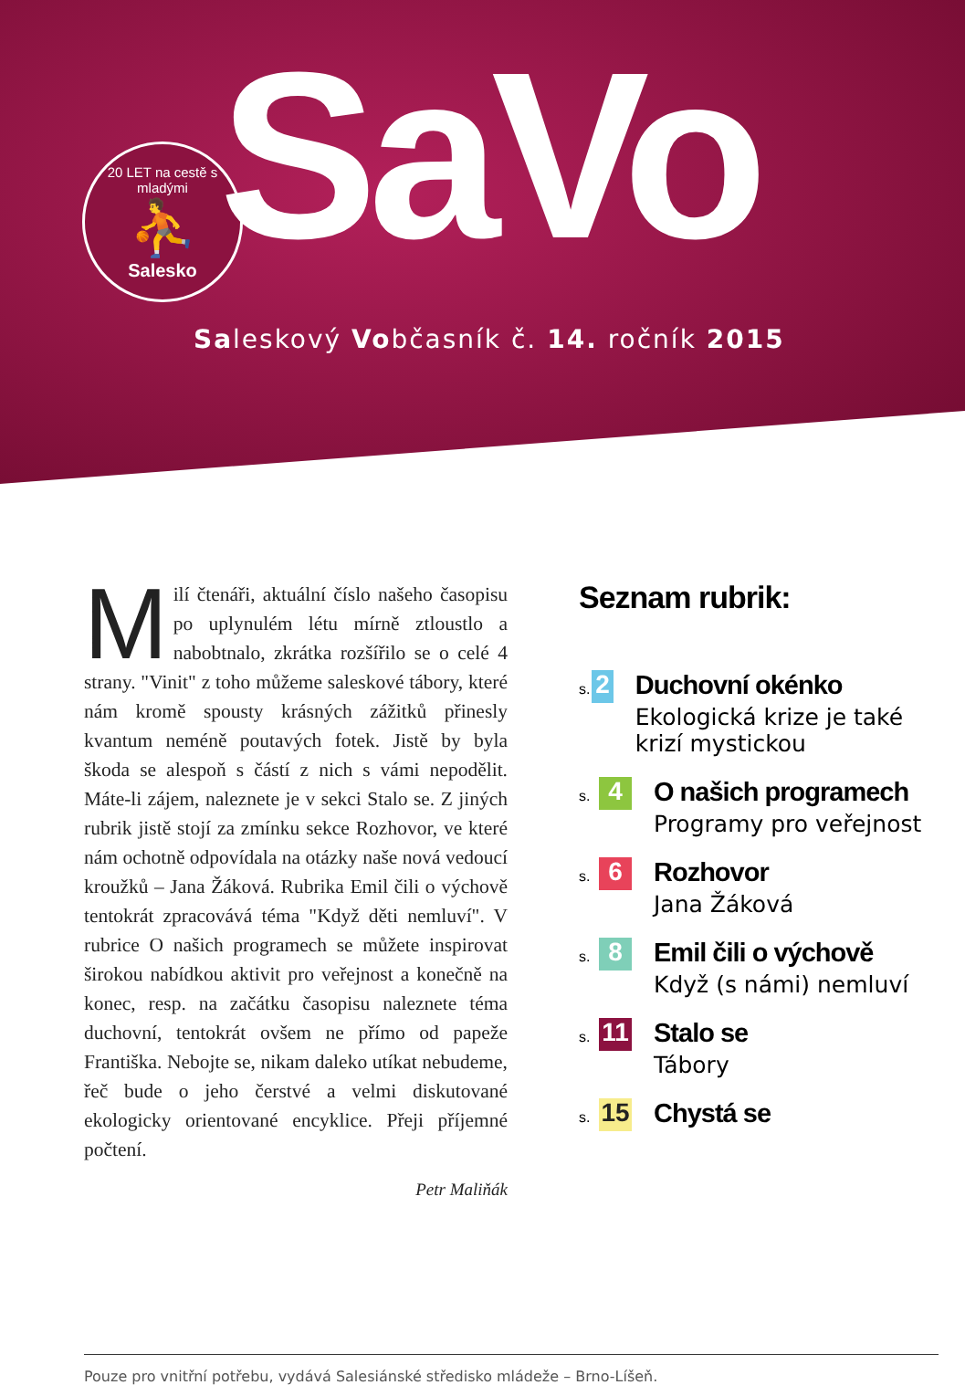20 LET na cestě s mladými
⛹
Salesko
SaVo
Saleskový Vobčasník č. 14. ročník 2015
Milí čtenáři, aktuální číslo našeho časopisu po uplynulém létu mírně ztloustlo a nabobtnalo, zkrátka rozšířilo se o celé 4 strany. "Vinit" z toho můžeme saleskové tábory, které nám kromě spousty krásných zážitků přinesly kvantum neméně poutavých fotek. Jistě by byla škoda se alespoň s částí z nich s vámi nepodělit. Máte-li zájem, naleznete je v sekci Stalo se. Z jiných rubrik jistě stojí za zmínku sekce Rozhovor, ve které nám ochotně odpovídala na otázky naše nová vedoucí kroužků – Jana Žáková. Rubrika Emil čili o výchově tentokrát zpracovává téma "Když děti nemluví". V rubrice O našich programech se můžete inspirovat širokou nabídkou aktivit pro veřejnost a konečně na konec, resp. na začátku časopisu naleznete téma duchovní, tentokrát ovšem ne přímo od papeže Františka. Nebojte se, nikam daleko utíkat nebudeme, řeč bude o jeho čerstvé a velmi diskutované ekologicky orientované encyklice. Přeji příjemné počtení.
Petr Maliňák
Seznam rubrik:
s. 2
Duchovní okénko
Ekologická krize je také krizí mystickou
s. 4
O našich programech
Programy pro veřejnost
s. 6
Rozhovor
Jana Žáková
s. 8
Emil čili o výchově
Když (s námi) nemluví
s. 11
Stalo se
Tábory
s. 15
Chystá se
Pouze pro vnitřní potřebu, vydává Salesiánské středisko mládeže – Brno-Líšeň.